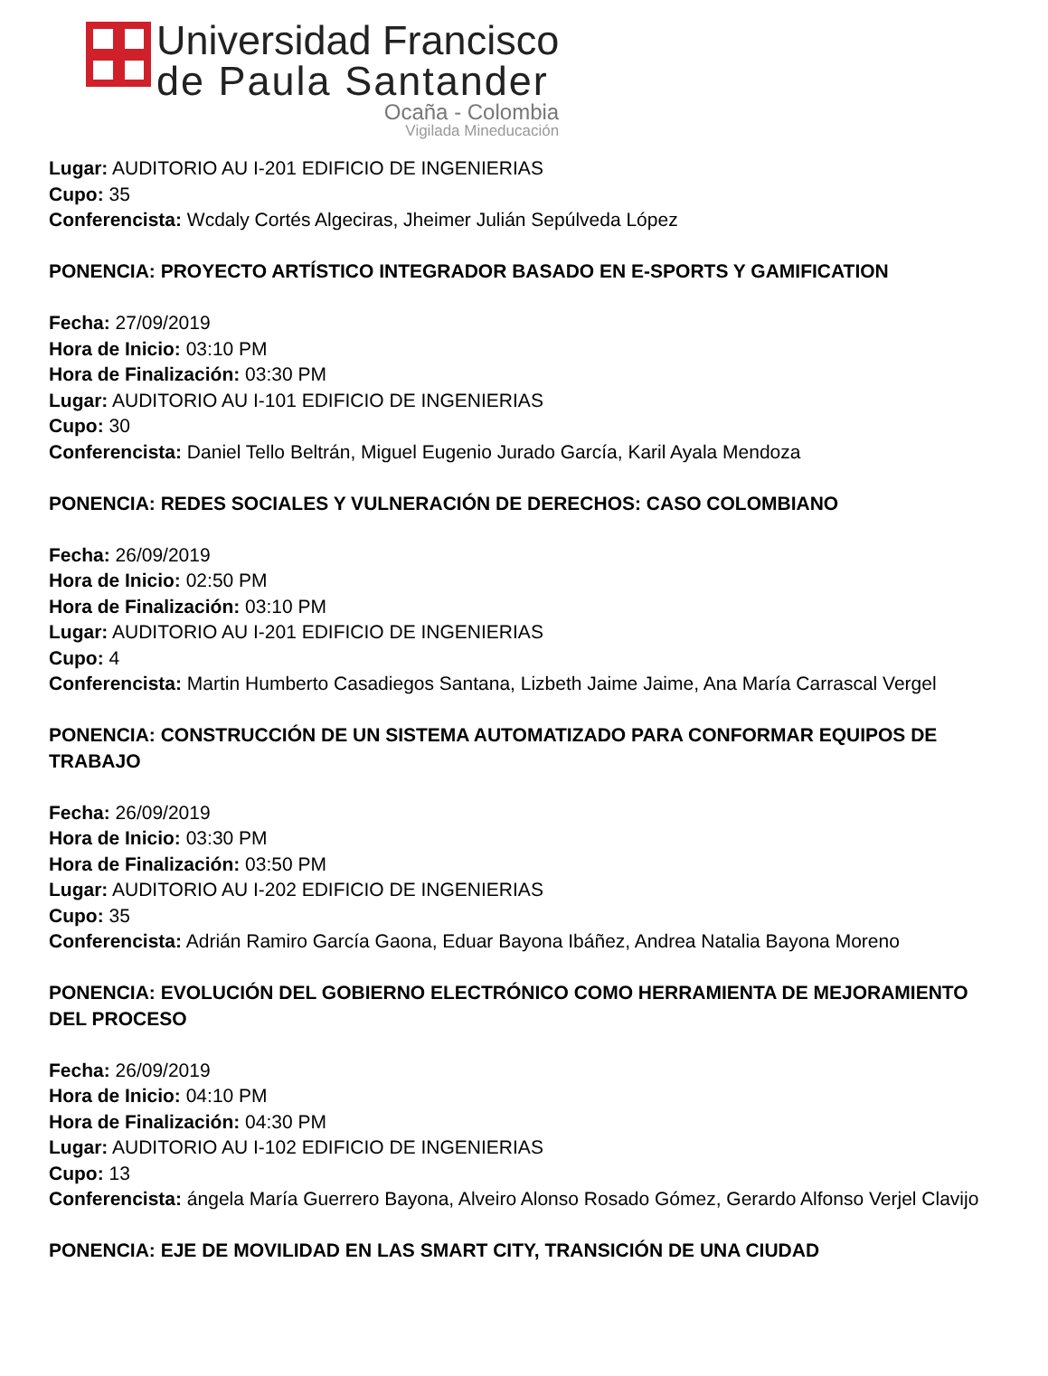Universidad Francisco
de Paula Santander
Ocaña - Colombia
Vigilada Mineducación
Lugar: AUDITORIO AU I-201 EDIFICIO DE INGENIERIAS
Cupo: 35
Conferencista: Wcdaly Cortés Algeciras, Jheimer Julián Sepúlveda López
PONENCIA: PROYECTO ARTÍSTICO INTEGRADOR BASADO EN E-SPORTS Y GAMIFICATION
Fecha: 27/09/2019
Hora de Inicio: 03:10 PM
Hora de Finalización: 03:30 PM
Lugar: AUDITORIO AU I-101 EDIFICIO DE INGENIERIAS
Cupo: 30
Conferencista: Daniel Tello Beltrán, Miguel Eugenio Jurado García, Karil Ayala Mendoza
PONENCIA: REDES SOCIALES Y VULNERACIÓN DE DERECHOS: CASO COLOMBIANO
Fecha: 26/09/2019
Hora de Inicio: 02:50 PM
Hora de Finalización: 03:10 PM
Lugar: AUDITORIO AU I-201 EDIFICIO DE INGENIERIAS
Cupo: 4
Conferencista: Martin Humberto Casadiegos Santana, Lizbeth Jaime Jaime, Ana María Carrascal Vergel
PONENCIA: CONSTRUCCIÓN DE UN SISTEMA AUTOMATIZADO PARA CONFORMAR EQUIPOS DE TRABAJO
Fecha: 26/09/2019
Hora de Inicio: 03:30 PM
Hora de Finalización: 03:50 PM
Lugar: AUDITORIO AU I-202 EDIFICIO DE INGENIERIAS
Cupo: 35
Conferencista: Adrián Ramiro García Gaona, Eduar Bayona Ibáñez, Andrea Natalia Bayona Moreno
PONENCIA: EVOLUCIÓN DEL GOBIERNO ELECTRÓNICO COMO HERRAMIENTA DE MEJORAMIENTO DEL PROCESO
Fecha: 26/09/2019
Hora de Inicio: 04:10 PM
Hora de Finalización: 04:30 PM
Lugar: AUDITORIO AU I-102 EDIFICIO DE INGENIERIAS
Cupo: 13
Conferencista: ángela María Guerrero Bayona, Alveiro Alonso Rosado Gómez, Gerardo Alfonso Verjel Clavijo
PONENCIA: EJE DE MOVILIDAD EN LAS SMART CITY, TRANSICIÓN DE UNA CIUDAD